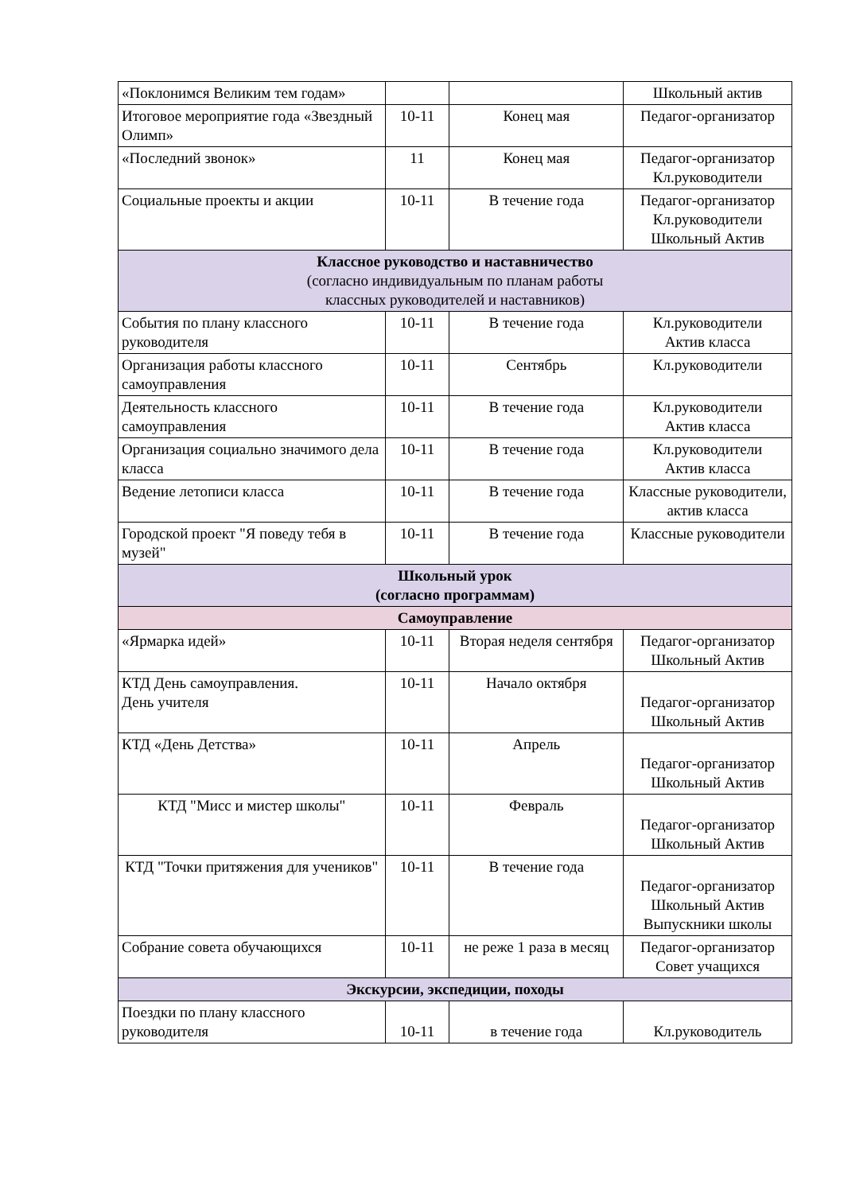| «Поклонимся Великим тем годам» | | | Школьный актив |
| Итоговое мероприятие года «Звездный Олимп» | 10-11 | Конец мая | Педагог-организатор |
| «Последний звонок» | 11 | Конец мая | Педагог-организатор Кл.руководители |
| Социальные проекты и акции | 10-11 | В течение года | Педагог-организатор Кл.руководители Школьный Актив |
| Классное руководство и наставничество (согласно индивидуальным по планам работы классных руководителей и наставников) | | | |
| События по плану классного руководителя | 10-11 | В течение года | Кл.руководители Актив класса |
| Организация работы классного самоуправления | 10-11 | Сентябрь | Кл.руководители |
| Деятельность классного самоуправления | 10-11 | В течение года | Кл.руководители Актив класса |
| Организация социально значимого дела класса | 10-11 | В течение года | Кл.руководители Актив класса |
| Ведение летописи класса | 10-11 | В течение года | Классные руководители, актив класса |
| Городской проект "Я поведу тебя в музей" | 10-11 | В течение года | Классные руководители |
| Школьный урок (согласно программам) | | | |
| Самоуправление | | | |
| «Ярмарка идей» | 10-11 | Вторая неделя сентября | Педагог-организатор Школьный Актив |
| КТД День самоуправления. День учителя | 10-11 | Начало октября | Педагог-организатор Школьный Актив |
| КТД «День Детства» | 10-11 | Апрель | Педагог-организатор Школьный Актив |
| КТД "Мисс и мистер школы" | 10-11 | Февраль | Педагог-организатор Школьный Актив |
| КТД "Точки притяжения для учеников" | 10-11 | В течение года | Педагог-организатор Школьный Актив Выпускники школы |
| Собрание совета обучающихся | 10-11 | не реже 1 раза в месяц | Педагог-организатор Совет учащихся |
| Экскурсии, экспедиции, походы | | | |
| Поездки по плану классного руководителя | 10-11 | в течение года | Кл.руководитель |